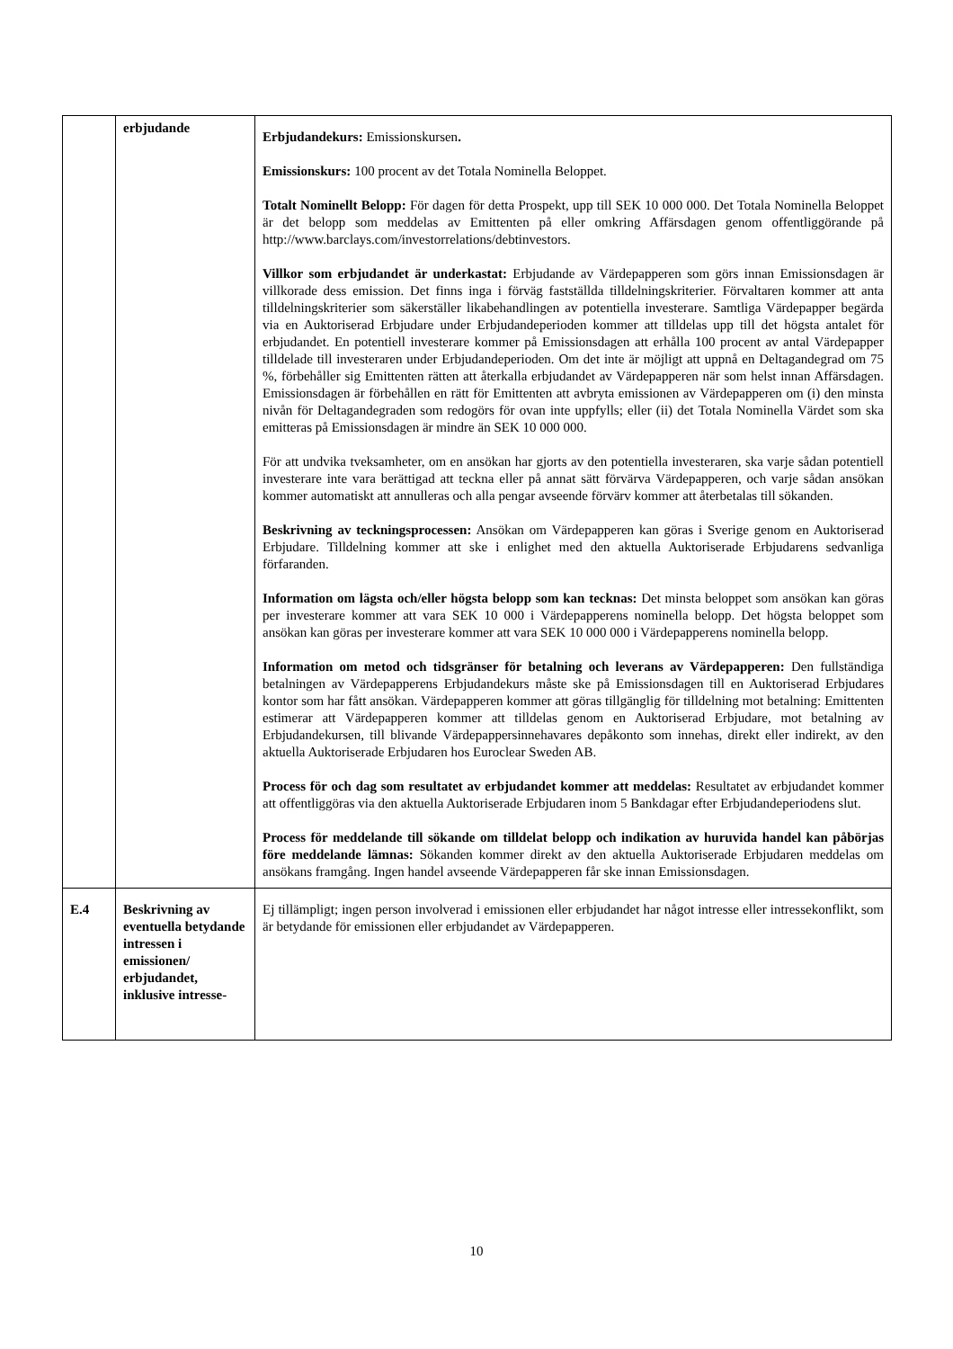| | erbjudande | Erbjudandekurs: Emissionskursen . Emissionskurs: 100 procent av det Totala Nominella Beloppet. Totalt Nominellt Belopp: För dagen för detta Prospekt, upp till SEK 10 000 000. Det Totala Nominella Beloppet är det belopp som meddelas av Emittenten på eller omkring Affärsdagen genom offentliggörande på http://www.barclays.com/investorrelations/debtinvestors. Villkor som erbjudandet är underkastat: Erbjudande av Värdepapperen som görs innan Emissionsdagen är villkorade dess emission. Det finns inga i förväg fastställda tilldelningskriterier. Förvaltaren kommer att anta tilldelningskriterier som säkerställer likabehandlingen av potentiella investerare. Samtliga Värdepapper begärda via en Auktoriserad Erbjudare under Erbjudandeperioden kommer att tilldelas upp till det högsta antalet för erbjudandet. En potentiell investerare kommer på Emissionsdagen att erhålla 100 procent av antal Värdepapper tilldelade till investeraren under Erbjudandeperioden. Om det inte är möjligt att uppnå en Deltagandegrad om 75 %, förbehåller sig Emittenten rätten att återkalla erbjudandet av Värdepapperen när som helst innan Affärsdagen. Emissionsdagen är förbehållen en rätt för Emittenten att avbryta emissionen av Värdepapperen om (i) den minsta nivån för Deltagandegraden som redogörs för ovan inte uppfylls; eller (ii) det Totala Nominella Värdet som ska emitteras på Emissionsdagen är mindre än SEK 10 000 000. För att undvika tveksamheter, om en ansökan har gjorts av den potentiella investeraren, ska varje sådan potentiell investerare inte vara berättigad att teckna eller på annat sätt förvärva Värdepapperen, och varje sådan ansökan kommer automatiskt att annulleras och alla pengar avseende förvärv kommer att återbetalas till sökanden. Beskrivning av teckningsprocessen: Ansökan om Värdepapperen kan göras i Sverige genom en Auktoriserad Erbjudare. Tilldelning kommer att ske i enlighet med den aktuella Auktoriserade Erbjudarens sedvanliga förfaranden. Information om lägsta och/eller högsta belopp som kan tecknas: Det minsta beloppet som ansökan kan göras per investerare kommer att vara SEK 10 000 i Värdepapperens nominella belopp. Det högsta beloppet som ansökan kan göras per investerare kommer att vara SEK 10 000 000 i Värdepapperens nominella belopp. Information om metod och tidsgränser för betalning och leverans av Värdepapperen: Den fullständiga betalningen av Värdepapperens Erbjudandekurs måste ske på Emissionsdagen till en Auktoriserad Erbjudares kontor som har fått ansökan. Värdepapperen kommer att göras tillgänglig för tilldelning mot betalning: Emittenten estimerar att Värdepapperen kommer att tilldelas genom en Auktoriserad Erbjudare, mot betalning av Erbjudandekursen, till blivande Värdepappersinnehavares depåkonto som innehas, direkt eller indirekt, av den aktuella Auktoriserade Erbjudaren hos Euroclear Sweden AB. Process för och dag som resultatet av erbjudandet kommer att meddelas: Resultatet av erbjudandet kommer att offentliggöras via den aktuella Auktoriserade Erbjudaren inom 5 Bankdagar efter Erbjudandeperiodens slut. Process för meddelande till sökande om tilldelat belopp och indikation av huruvida handel kan påbörjas före meddelande lämnas: Sökanden kommer direkt av den aktuella Auktoriserade Erbjudaren meddelas om ansökans framgång. Ingen handel avseende Värdepapperen får ske innan Emissionsdagen. |
| E.4 | Beskrivning av eventuella betydande intressen i emissionen/ erbjudandet, inklusive intresse- | Ej tillämpligt; ingen person involverad i emissionen eller erbjudandet har något intresse eller intressekonflikt, som är betydande för emissionen eller erbjudandet av Värdepapperen. |
10